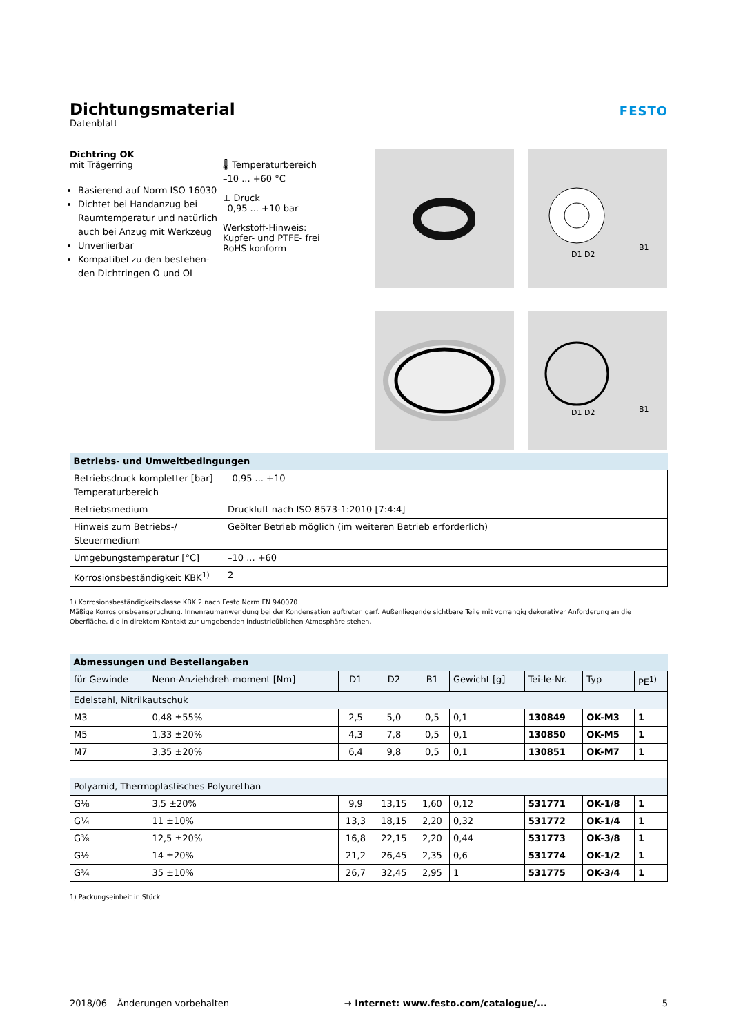Dichtungsmaterial
Datenblatt
FESTO
Dichtring OK
mit Trägerring
Basierend auf Norm ISO 16030
Dichtet bei Handanzug bei Raumtemperatur und natürlich auch bei Anzug mit Werkzeug
Unverlierbar
Kompatibel zu den bestehen-den Dichtringen O und OL
🌡 Temperaturbereich
–10 ... +60 °C
⊥ Druck
–0,95 ... +10 bar
Werkstoff-Hinweis:
Kupfer- und PTFE- frei
RoHS konform
D1 D2
B1
D1 D2
B1
| Betriebs- und Umweltbedingungen | |
| --- | --- |
| Betriebsdruck kompletter [bar] Temperaturbereich | –0,95 ... +10 |
| Betriebsmedium | Druckluft nach ISO 8573-1:2010 [7:4:4] |
| Hinweis zum Betriebs-/ Steuermedium | Geölter Betrieb möglich (im weiteren Betrieb erforderlich) |
| Umgebungstemperatur [°C] | –10 ... +60 |
| Korrosionsbeständigkeit KBK<sup>1)</sup> | 2 |
1) Korrosionsbeständigkeitsklasse KBK 2 nach Festo Norm FN 940070
Mäßige Korrosionsbeanspruchung. Innenraumanwendung bei der Kondensation auftreten darf. Außenliegende sichtbare Teile mit vorrangig dekorativer Anforderung an die Oberfläche, die in direktem Kontakt zur umgebenden industrieüblichen Atmosphäre stehen.
| Abmessungen und Bestellangaben | | | | | | | | |
| --- | --- | --- | --- | --- | --- | --- | --- | --- |
| für Gewinde | Nenn-Anziehdreh-moment [Nm] | D1 | D2 | B1 | Gewicht [g] | Tei-le-Nr. | Typ | PE<sup>1)</sup> |
| Edelstahl, Nitrilkautschuk | | | | | | | | |
| M3 | 0,48 ±55% | 2,5 | 5,0 | 0,5 | 0,1 | 130849 | OK-M3 | 1 |
| M5 | 1,33 ±20% | 4,3 | 7,8 | 0,5 | 0,1 | 130850 | OK-M5 | 1 |
| M7 | 3,35 ±20% | 6,4 | 9,8 | 0,5 | 0,1 | 130851 | OK-M7 | 1 |
| Polyamid, Thermoplastisches Polyurethan | | | | | | | | |
| G⅛ | 3,5 ±20% | 9,9 | 13,15 | 1,60 | 0,12 | 531771 | OK-1/8 | 1 |
| G¼ | 11 ±10% | 13,3 | 18,15 | 2,20 | 0,32 | 531772 | OK-1/4 | 1 |
| G⅜ | 12,5 ±20% | 16,8 | 22,15 | 2,20 | 0,44 | 531773 | OK-3/8 | 1 |
| G½ | 14 ±20% | 21,2 | 26,45 | 2,35 | 0,6 | 531774 | OK-1/2 | 1 |
| G¾ | 35 ±10% | 26,7 | 32,45 | 2,95 | 1 | 531775 | OK-3/4 | 1 |
1) Packungseinheit in Stück
2018/06 – Änderungen vorbehalten → Internet: www.festo.com/catalogue/... 5